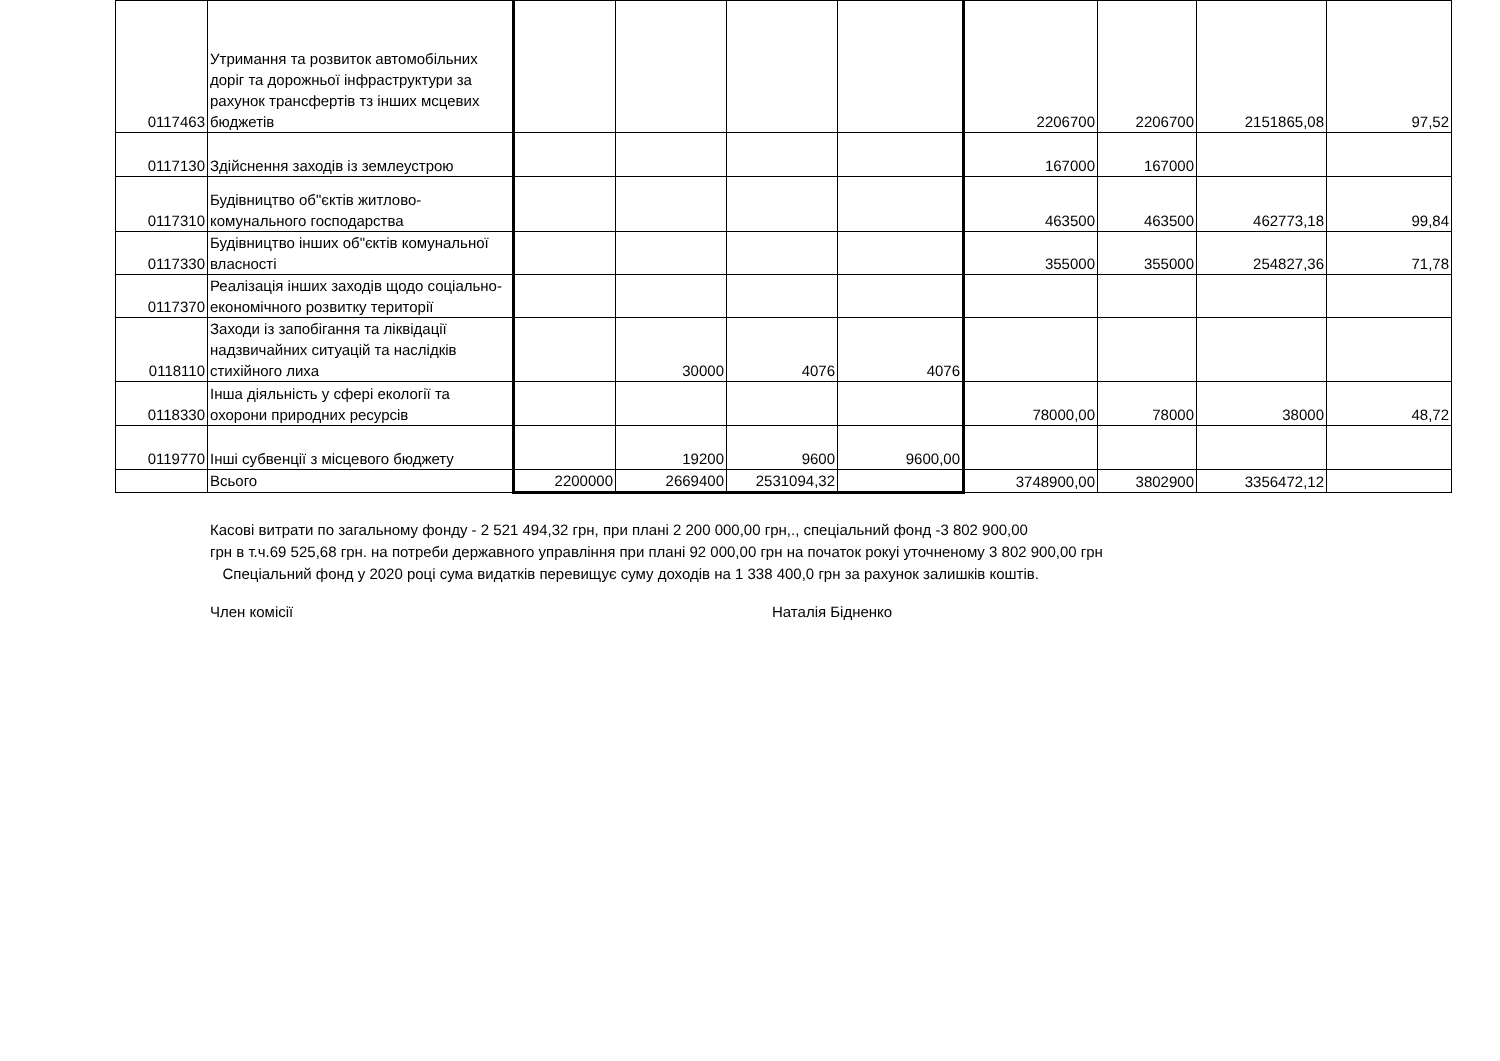| 0117463 | Утримання та розвиток автомобільних доріг та дорожньої інфраструктури за рахунок трансфертів тз інших мсцевих бюджетів | | | | | 2206700 | 2206700 | 2151865,08 | 97,52 |
| 0117130 | Здійснення заходів із землеустрою | | | | | 167000 | 167000 | | |
| 0117310 | Будівництво об"єктів житлово-комунального господарства | | | | | 463500 | 463500 | 462773,18 | 99,84 |
| 0117330 | Будівництво інших об"єктів комунальної власності | | | | | 355000 | 355000 | 254827,36 | 71,78 |
| 0117370 | Реалізація інших заходів щодо соціально-економічного розвитку території | | | | | | | | |
| 0118110 | Заходи із запобігання та ліквідації надзвичайних ситуацій та наслідків стихійного лиха | | 30000 | 4076 | 4076 | | | | |
| 0118330 | Інша діяльність у сфері екології та охорони природних ресурсів | | | | | 78000,00 | 78000 | 38000 | 48,72 |
| 0119770 | Інші субвенції з місцевого бюджету | | 19200 | 9600 | 9600,00 | | | | |
| | Всього | 2200000 | 2669400 | 2531094,32 | | 3748900,00 | 3802900 | 3356472,12 | |
Касові витрати по загальному фонду - 2 521 494,32 грн, при плані 2 200 000,00 грн,., спеціальний фонд -3 802 900,00
грн в т.ч.69 525,68 грн. на потреби державного управління при плані 92 000,00 грн на початок рокуі уточненому 3 802 900,00 грн
Спеціальний фонд у 2020 році сума видатків перевищує суму доходів на 1 338 400,0 грн за рахунок залишків коштів.
Член комісії Наталія Бідненко